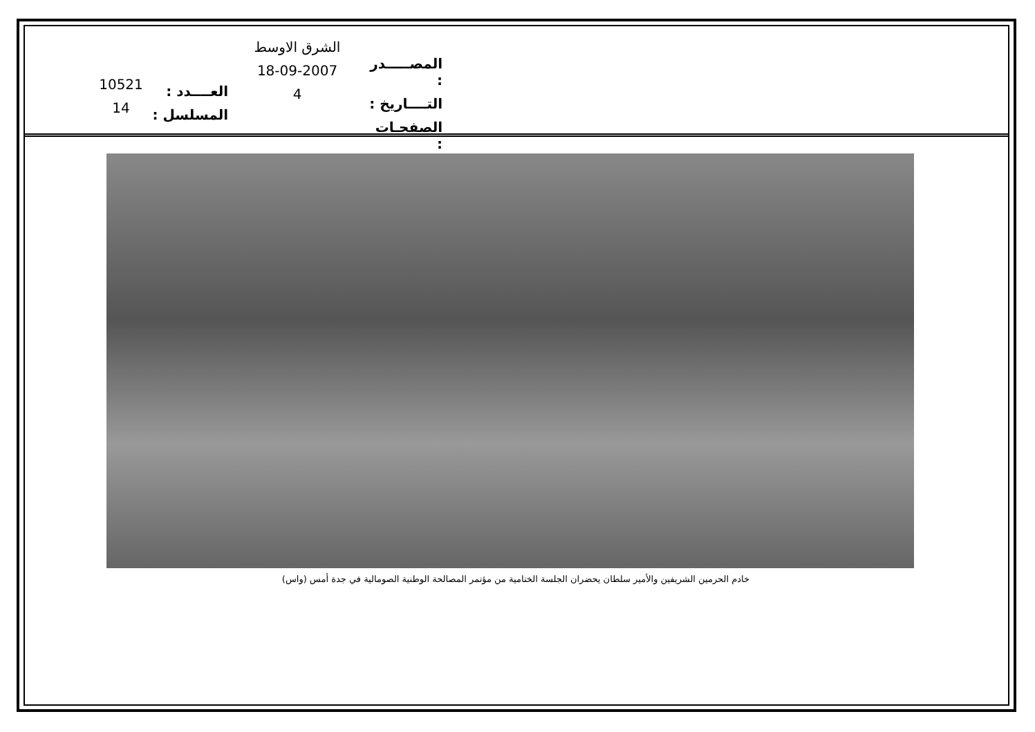المصـــــدر :
التــــاريخ :
الصفحـات :
الشرق الاوسط
18-09-2007
4
العــــدد :
المسلسل :
10521
14
خادم الحرمين الشريفين والأمير سلطان يحضران الجلسة الختامية من مؤتمر المصالحة الوطنية الصومالية في جدة أمس (واس)